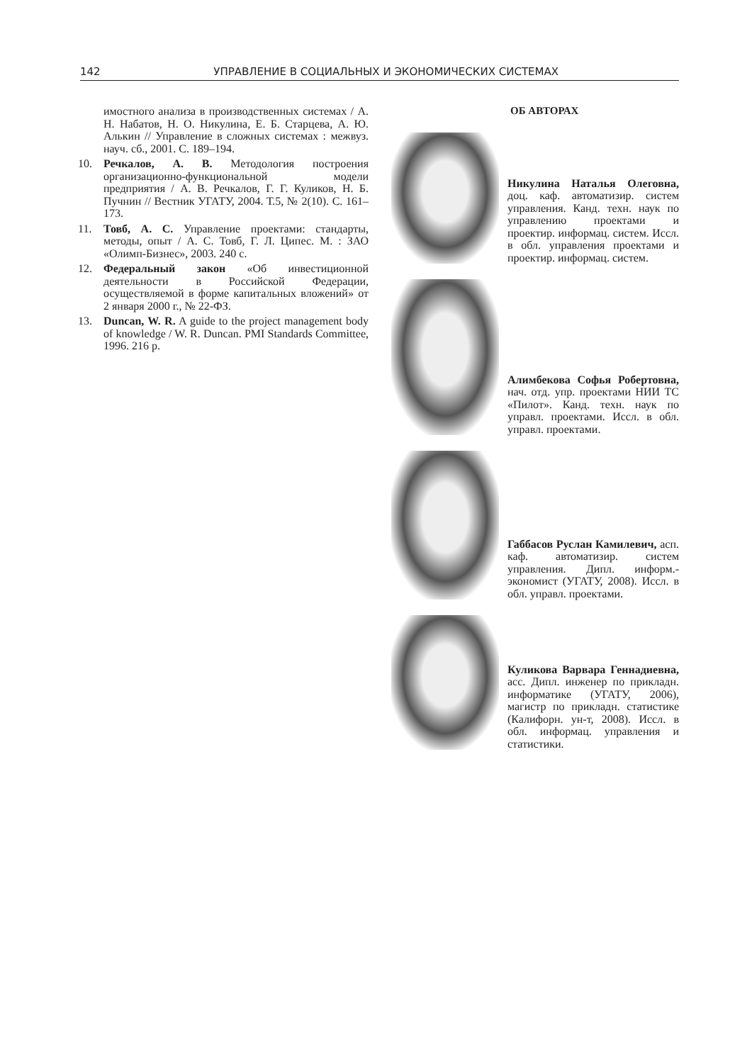142 УПРАВЛЕНИЕ В СОЦИАЛЬНЫХ И ЭКОНОМИЧЕСКИХ СИСТЕМАХ
имостного анализа в производственных системах / А. Н. Набатов, Н. О. Никулина, Е. Б. Старцева, А. Ю. Алькин // Управление в сложных системах : межвуз. науч. сб., 2001. С. 189–194.
10. Речкалов, А. В. Методология построения организационно-функциональной модели предприятия / А. В. Речкалов, Г. Г. Куликов, Н. Б. Пучнин // Вестник УГАТУ, 2004. Т.5, № 2(10). С. 161–173.
11. Товб, А. С. Управление проектами: стандарты, методы, опыт / А. С. Товб, Г. Л. Ципес. М. : ЗАО «Олимп-Бизнес», 2003. 240 с.
12. Федеральный закон «Об инвестиционной деятельности в Российской Федерации, осуществляемой в форме капитальных вложений» от 2 января 2000 г., № 22-ФЗ.
13. Duncan, W. R. A guide to the project management body of knowledge / W. R. Duncan. PMI Standards Committee, 1996. 216 p.
ОБ АВТОРАХ
Никулина Наталья Олеговна, доц. каф. автоматизир. систем управления. Канд. техн. наук по управлению проектами и проектир. информац. систем. Иссл. в обл. управления проектами и проектир. информац. систем.
Алимбекова Софья Робертовна, нач. отд. упр. проектами НИИ ТС «Пилот». Канд. техн. наук по управл. проектами. Иссл. в обл. управл. проектами.
Габбасов Руслан Камилевич, асп. каф. автоматизир. систем управления. Дипл. информ.-экономист (УГАТУ, 2008). Иссл. в обл. управл. проектами.
Куликова Варвара Геннадиевна, асс. Дипл. инженер по прикладн. информатике (УГАТУ, 2006), магистр по прикладн. статистике (Калифорн. ун-т, 2008). Иссл. в обл. информац. управления и статистики.